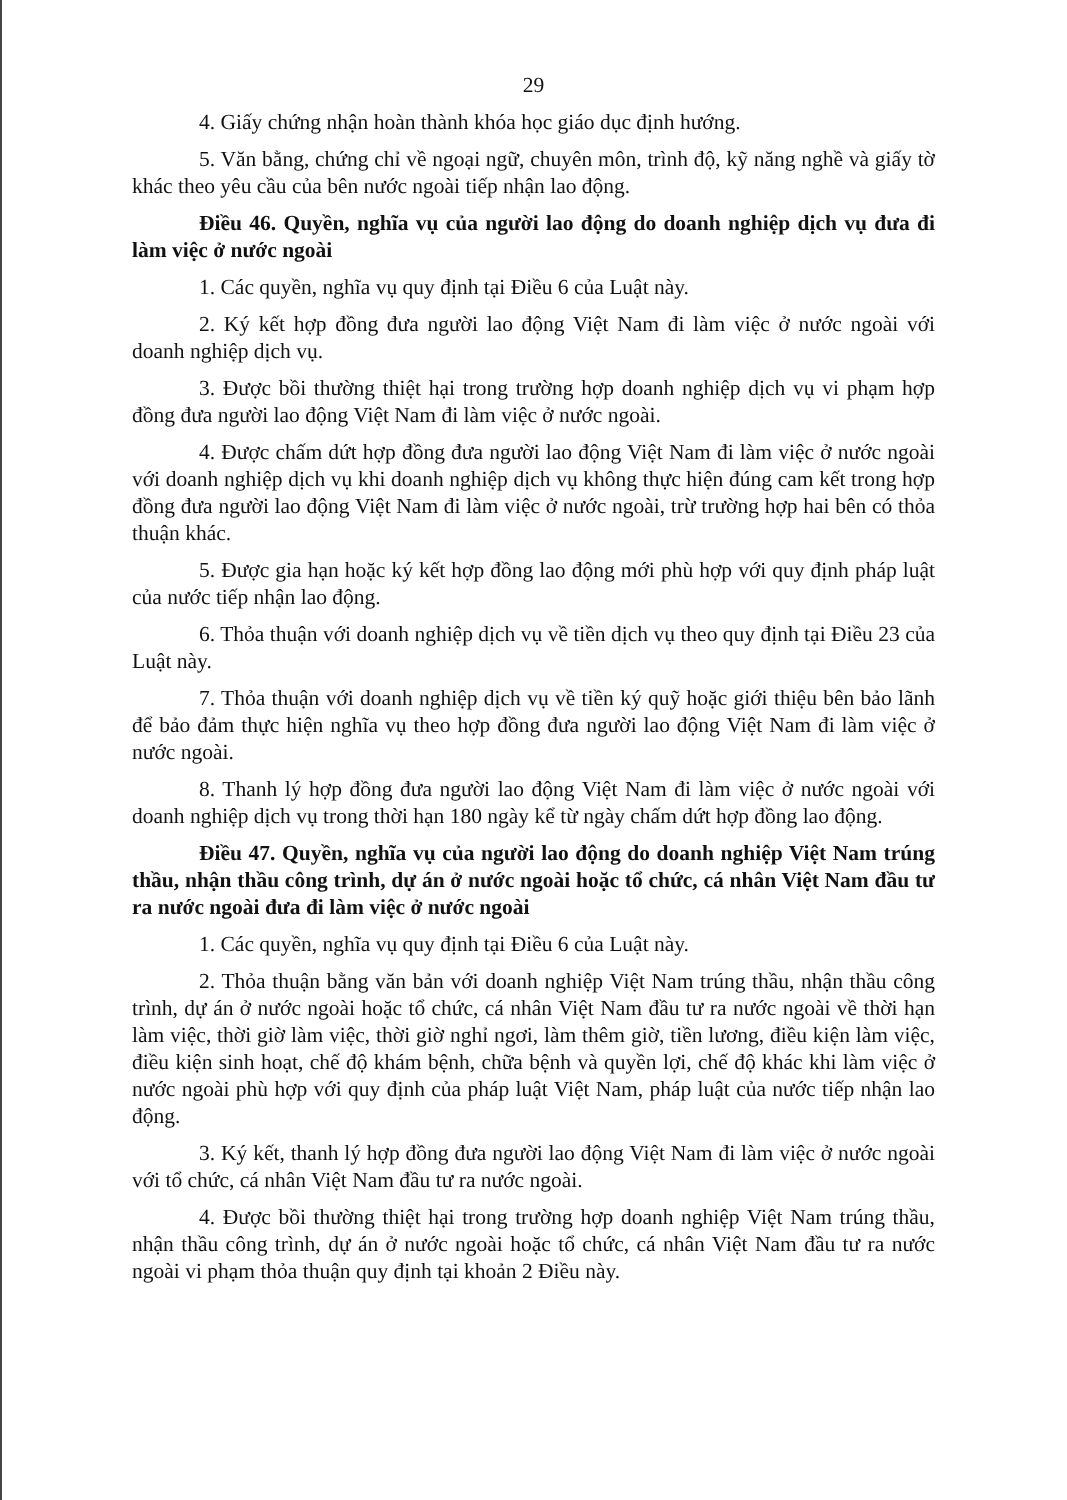29
4. Giấy chứng nhận hoàn thành khóa học giáo dục định hướng.
5. Văn bằng, chứng chỉ về ngoại ngữ, chuyên môn, trình độ, kỹ năng nghề và giấy tờ khác theo yêu cầu của bên nước ngoài tiếp nhận lao động.
Điều 46. Quyền, nghĩa vụ của người lao động do doanh nghiệp dịch vụ đưa đi làm việc ở nước ngoài
1. Các quyền, nghĩa vụ quy định tại Điều 6 của Luật này.
2. Ký kết hợp đồng đưa người lao động Việt Nam đi làm việc ở nước ngoài với doanh nghiệp dịch vụ.
3. Được bồi thường thiệt hại trong trường hợp doanh nghiệp dịch vụ vi phạm hợp đồng đưa người lao động Việt Nam đi làm việc ở nước ngoài.
4. Được chấm dứt hợp đồng đưa người lao động Việt Nam đi làm việc ở nước ngoài với doanh nghiệp dịch vụ khi doanh nghiệp dịch vụ không thực hiện đúng cam kết trong hợp đồng đưa người lao động Việt Nam đi làm việc ở nước ngoài, trừ trường hợp hai bên có thỏa thuận khác.
5. Được gia hạn hoặc ký kết hợp đồng lao động mới phù hợp với quy định pháp luật của nước tiếp nhận lao động.
6. Thỏa thuận với doanh nghiệp dịch vụ về tiền dịch vụ theo quy định tại Điều 23 của Luật này.
7. Thỏa thuận với doanh nghiệp dịch vụ về tiền ký quỹ hoặc giới thiệu bên bảo lãnh để bảo đảm thực hiện nghĩa vụ theo hợp đồng đưa người lao động Việt Nam đi làm việc ở nước ngoài.
8. Thanh lý hợp đồng đưa người lao động Việt Nam đi làm việc ở nước ngoài với doanh nghiệp dịch vụ trong thời hạn 180 ngày kể từ ngày chấm dứt hợp đồng lao động.
Điều 47. Quyền, nghĩa vụ của người lao động do doanh nghiệp Việt Nam trúng thầu, nhận thầu công trình, dự án ở nước ngoài hoặc tổ chức, cá nhân Việt Nam đầu tư ra nước ngoài đưa đi làm việc ở nước ngoài
1. Các quyền, nghĩa vụ quy định tại Điều 6 của Luật này.
2. Thỏa thuận bằng văn bản với doanh nghiệp Việt Nam trúng thầu, nhận thầu công trình, dự án ở nước ngoài hoặc tổ chức, cá nhân Việt Nam đầu tư ra nước ngoài về thời hạn làm việc, thời giờ làm việc, thời giờ nghỉ ngơi, làm thêm giờ, tiền lương, điều kiện làm việc, điều kiện sinh hoạt, chế độ khám bệnh, chữa bệnh và quyền lợi, chế độ khác khi làm việc ở nước ngoài phù hợp với quy định của pháp luật Việt Nam, pháp luật của nước tiếp nhận lao động.
3. Ký kết, thanh lý hợp đồng đưa người lao động Việt Nam đi làm việc ở nước ngoài với tổ chức, cá nhân Việt Nam đầu tư ra nước ngoài.
4. Được bồi thường thiệt hại trong trường hợp doanh nghiệp Việt Nam trúng thầu, nhận thầu công trình, dự án ở nước ngoài hoặc tổ chức, cá nhân Việt Nam đầu tư ra nước ngoài vi phạm thỏa thuận quy định tại khoản 2 Điều này.